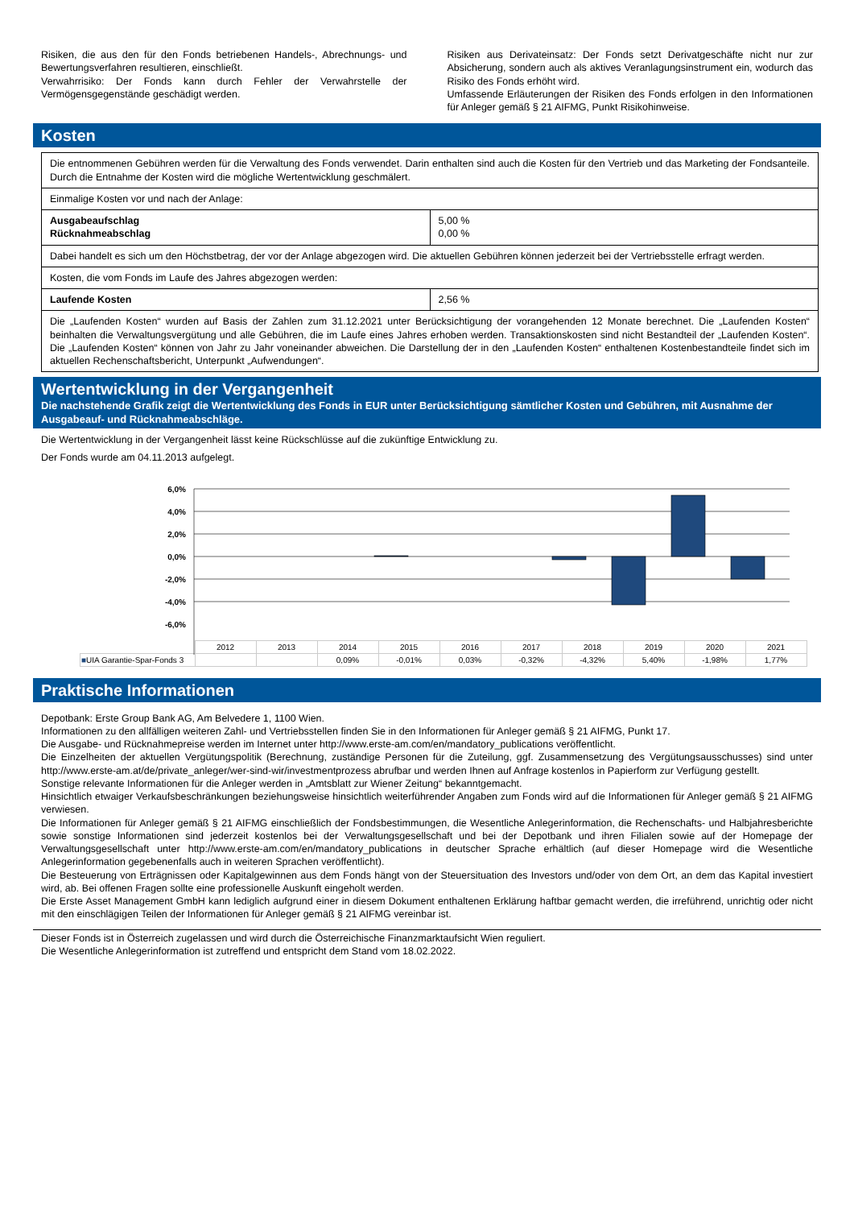Risiken, die aus den für den Fonds betriebenen Handels-, Abrechnungs- und Bewertungsverfahren resultieren, einschließt.
Verwahrrisiko: Der Fonds kann durch Fehler der Verwahrstelle der Vermögensgegenstände geschädigt werden.
Risiken aus Derivateinsatz: Der Fonds setzt Derivatgeschäfte nicht nur zur Absicherung, sondern auch als aktives Veranlagungsinstrument ein, wodurch das Risiko des Fonds erhöht wird.
Umfassende Erläuterungen der Risiken des Fonds erfolgen in den Informationen für Anleger gemäß § 21 AIFMG, Punkt Risikohinweise.
Kosten
| Die entnommenen Gebühren werden für die Verwaltung des Fonds verwendet. Darin enthalten sind auch die Kosten für den Vertrieb und das Marketing der Fondsanteile. Durch die Entnahme der Kosten wird die mögliche Wertentwicklung geschmälert. | |
| Einmalige Kosten vor und nach der Anlage: | |
| Ausgabeaufschlag Rücknahmeabschlag | 5,00 % 0,00 % |
| Dabei handelt es sich um den Höchstbetrag, der vor der Anlage abgezogen wird. Die aktuellen Gebühren können jederzeit bei der Vertriebsstelle erfragt werden. | |
| Kosten, die vom Fonds im Laufe des Jahres abgezogen werden: | |
| Laufende Kosten | 2,56 % |
| Die „Laufenden Kosten“ wurden auf Basis der Zahlen zum 31.12.2021 unter Berücksichtigung der vorangehenden 12 Monate berechnet. Die „Laufenden Kosten“ beinhalten die Verwaltungsvergütung und alle Gebühren, die im Laufe eines Jahres erhoben werden. Transaktionskosten sind nicht Bestandteil der „Laufenden Kosten“. Die „Laufenden Kosten“ können von Jahr zu Jahr voneinander abweichen. Die Darstellung der in den „Laufenden Kosten“ enthaltenen Kostenbestandteile findet sich im aktuellen Rechenschaftsbericht, Unterpunkt „Aufwendungen“. | |
Wertentwicklung in der Vergangenheit
Die nachstehende Grafik zeigt die Wertentwicklung des Fonds in EUR unter Berücksichtigung sämtlicher Kosten und Gebühren, mit Ausnahme der Ausgabeauf- und Rücknahmeabschläge.
Die Wertentwicklung in der Vergangenheit lässt keine Rückschlüsse auf die zukünftige Entwicklung zu.
Der Fonds wurde am 04.11.2013 aufgelegt.
6,0%
4,0%
2,0%
0,0%
-2,0%
-4,0%
-6,0%
| | 2012 | 2013 | 2014 | 2015 | 2016 | 2017 | 2018 | 2019 | 2020 | 2021 |
| ■ UIA Garantie-Spar-Fonds 3 | | | 0,09% | -0,01% | 0,03% | -0,32% | -4,32% | 5,40% | -1,98% | 1,77% |
Praktische Informationen
Depotbank: Erste Group Bank AG, Am Belvedere 1, 1100 Wien.
Informationen zu den allfälligen weiteren Zahl- und Vertriebsstellen finden Sie in den Informationen für Anleger gemäß § 21 AIFMG, Punkt 17.
Die Ausgabe- und Rücknahmepreise werden im Internet unter http://www.erste-am.com/en/mandatory_publications veröffentlicht.
Die Einzelheiten der aktuellen Vergütungspolitik (Berechnung, zuständige Personen für die Zuteilung, ggf. Zusammensetzung des Vergütungsausschusses) sind unter http://www.erste-am.at/de/private_anleger/wer-sind-wir/investmentprozess abrufbar und werden Ihnen auf Anfrage kostenlos in Papierform zur Verfügung gestellt.
Sonstige relevante Informationen für die Anleger werden in „Amtsblatt zur Wiener Zeitung“ bekanntgemacht.
Hinsichtlich etwaiger Verkaufsbeschränkungen beziehungsweise hinsichtlich weiterführender Angaben zum Fonds wird auf die Informationen für Anleger gemäß § 21 AIFMG verwiesen.
Die Informationen für Anleger gemäß § 21 AIFMG einschließlich der Fondsbestimmungen, die Wesentliche Anlegerinformation, die Rechenschafts- und Halbjahresberichte sowie sonstige Informationen sind jederzeit kostenlos bei der Verwaltungsgesellschaft und bei der Depotbank und ihren Filialen sowie auf der Homepage der Verwaltungsgesellschaft unter http://www.erste-am.com/en/mandatory_publications in deutscher Sprache erhältlich (auf dieser Homepage wird die Wesentliche Anlegerinformation gegebenenfalls auch in weiteren Sprachen veröffentlicht).
Die Besteuerung von Erträgnissen oder Kapitalgewinnen aus dem Fonds hängt von der Steuersituation des Investors und/oder von dem Ort, an dem das Kapital investiert wird, ab. Bei offenen Fragen sollte eine professionelle Auskunft eingeholt werden.
Die Erste Asset Management GmbH kann lediglich aufgrund einer in diesem Dokument enthaltenen Erklärung haftbar gemacht werden, die irreführend, unrichtig oder nicht mit den einschlägigen Teilen der Informationen für Anleger gemäß § 21 AIFMG vereinbar ist.
Dieser Fonds ist in Österreich zugelassen und wird durch die Österreichische Finanzmarktaufsicht Wien reguliert.
Die Wesentliche Anlegerinformation ist zutreffend und entspricht dem Stand vom 18.02.2022.